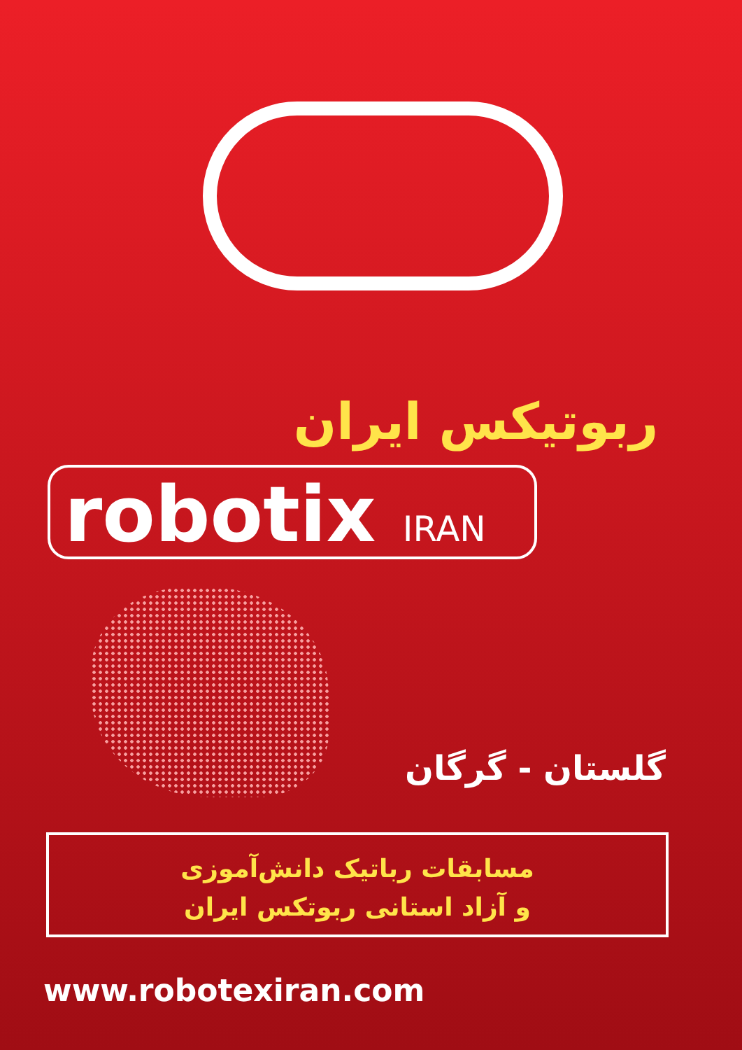ربوتیکس ایران
robotix IRAN
گلستان - گرگان
مسابقات رباتیک دانش‌آموزی
و آزاد استانی ربوتکس ایران
www.robotexiran.com